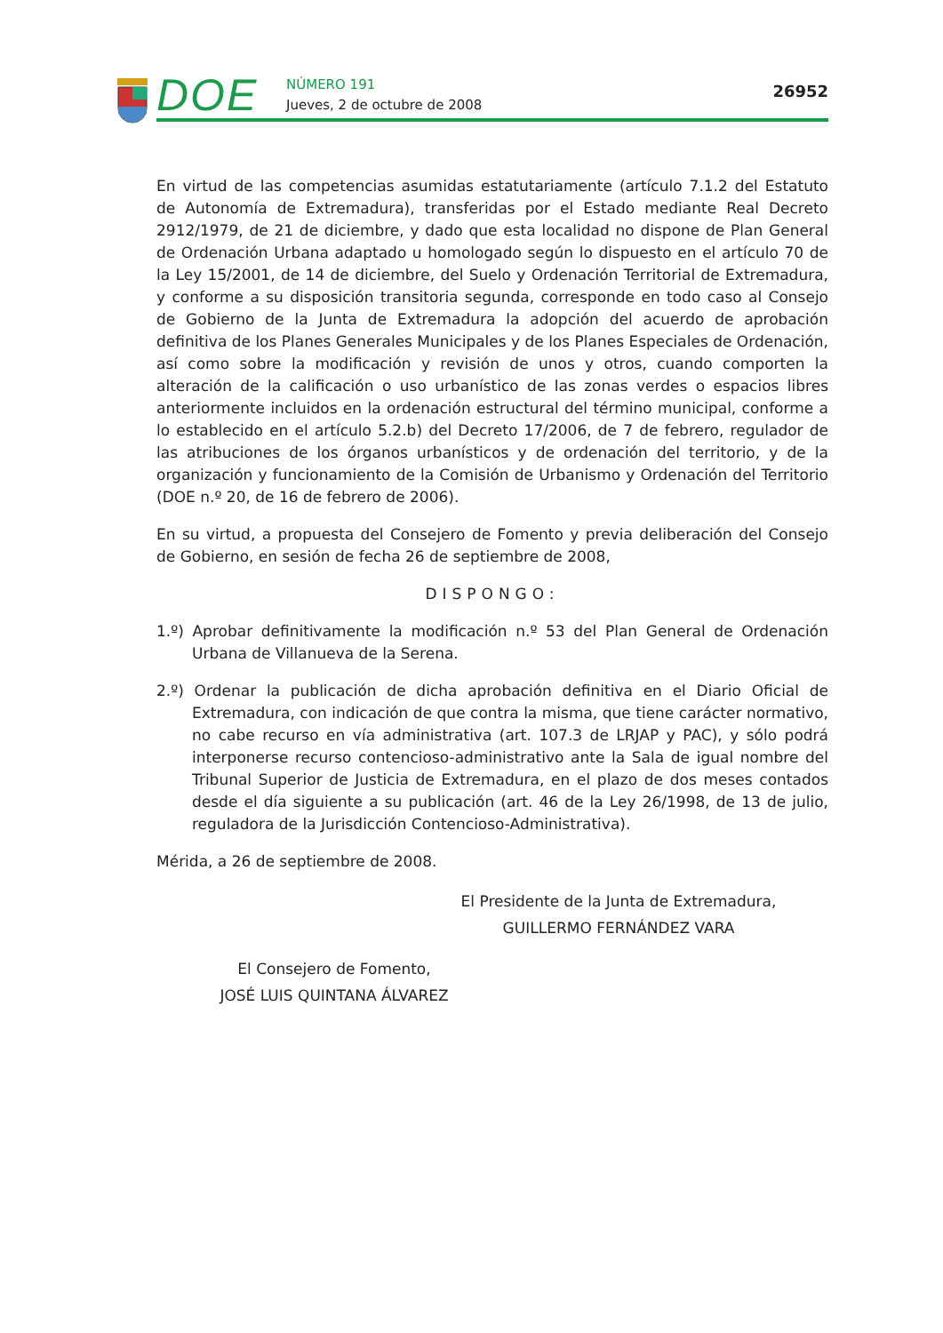DOE
NÚMERO 191
Jueves, 2 de octubre de 2008
26952
En virtud de las competencias asumidas estatutariamente (artículo 7.1.2 del Estatuto de Autonomía de Extremadura), transferidas por el Estado mediante Real Decreto 2912/1979, de 21 de diciembre, y dado que esta localidad no dispone de Plan General de Ordenación Urbana adaptado u homologado según lo dispuesto en el artículo 70 de la Ley 15/2001, de 14 de diciembre, del Suelo y Ordenación Territorial de Extremadura, y conforme a su disposición transitoria segunda, corresponde en todo caso al Consejo de Gobierno de la Junta de Extremadura la adopción del acuerdo de aprobación definitiva de los Planes Generales Municipales y de los Planes Especiales de Ordenación, así como sobre la modificación y revisión de unos y otros, cuando comporten la alteración de la calificación o uso urbanístico de las zonas verdes o espacios libres anteriormente incluidos en la ordenación estructural del término municipal, conforme a lo establecido en el artículo 5.2.b) del Decreto 17/2006, de 7 de febrero, regulador de las atribuciones de los órganos urbanísticos y de ordenación del territorio, y de la organización y funcionamiento de la Comisión de Urbanismo y Ordenación del Territorio (DOE n.º 20, de 16 de febrero de 2006).
En su virtud, a propuesta del Consejero de Fomento y previa deliberación del Consejo de Gobierno, en sesión de fecha 26 de septiembre de 2008,
DISPONGO:
1.º) Aprobar definitivamente la modificación n.º 53 del Plan General de Ordenación Urbana de Villanueva de la Serena.
2.º) Ordenar la publicación de dicha aprobación definitiva en el Diario Oficial de Extremadura, con indicación de que contra la misma, que tiene carácter normativo, no cabe recurso en vía administrativa (art. 107.3 de LRJAP y PAC), y sólo podrá interponerse recurso contencioso-administrativo ante la Sala de igual nombre del Tribunal Superior de Justicia de Extremadura, en el plazo de dos meses contados desde el día siguiente a su publicación (art. 46 de la Ley 26/1998, de 13 de julio, reguladora de la Jurisdicción Contencioso-Administrativa).
Mérida, a 26 de septiembre de 2008.
El Presidente de la Junta de Extremadura,
GUILLERMO FERNÁNDEZ VARA
El Consejero de Fomento,
JOSÉ LUIS QUINTANA ÁLVAREZ